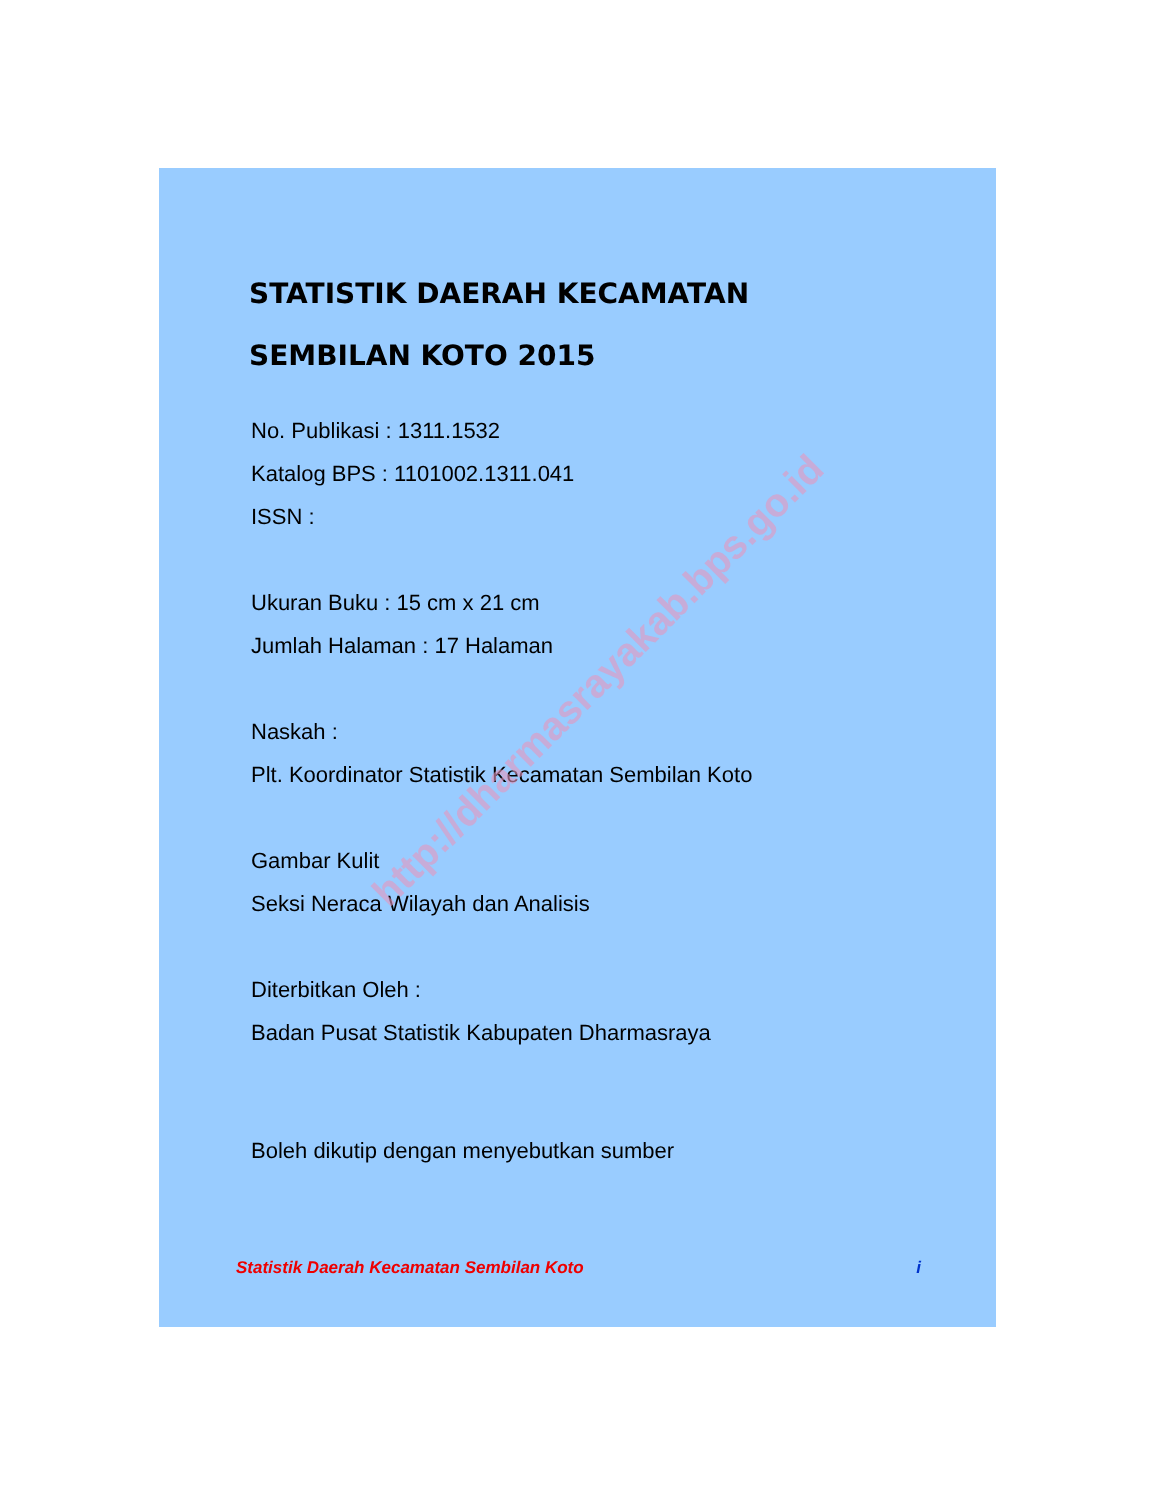STATISTIK DAERAH KECAMATAN
SEMBILAN KOTO 2015
No. Publikasi : 1311.1532
Katalog BPS : 1101002.1311.041
ISSN :
Ukuran Buku : 15 cm x 21 cm
Jumlah Halaman : 17 Halaman
Naskah :
Plt. Koordinator Statistik Kecamatan Sembilan Koto
Gambar Kulit
Seksi Neraca Wilayah dan Analisis
Diterbitkan Oleh :
Badan Pusat Statistik Kabupaten Dharmasraya
Boleh dikutip dengan menyebutkan sumber
Statistik Daerah Kecamatan Sembilan Koto i
http://dharmasrayakab.bps.go.id